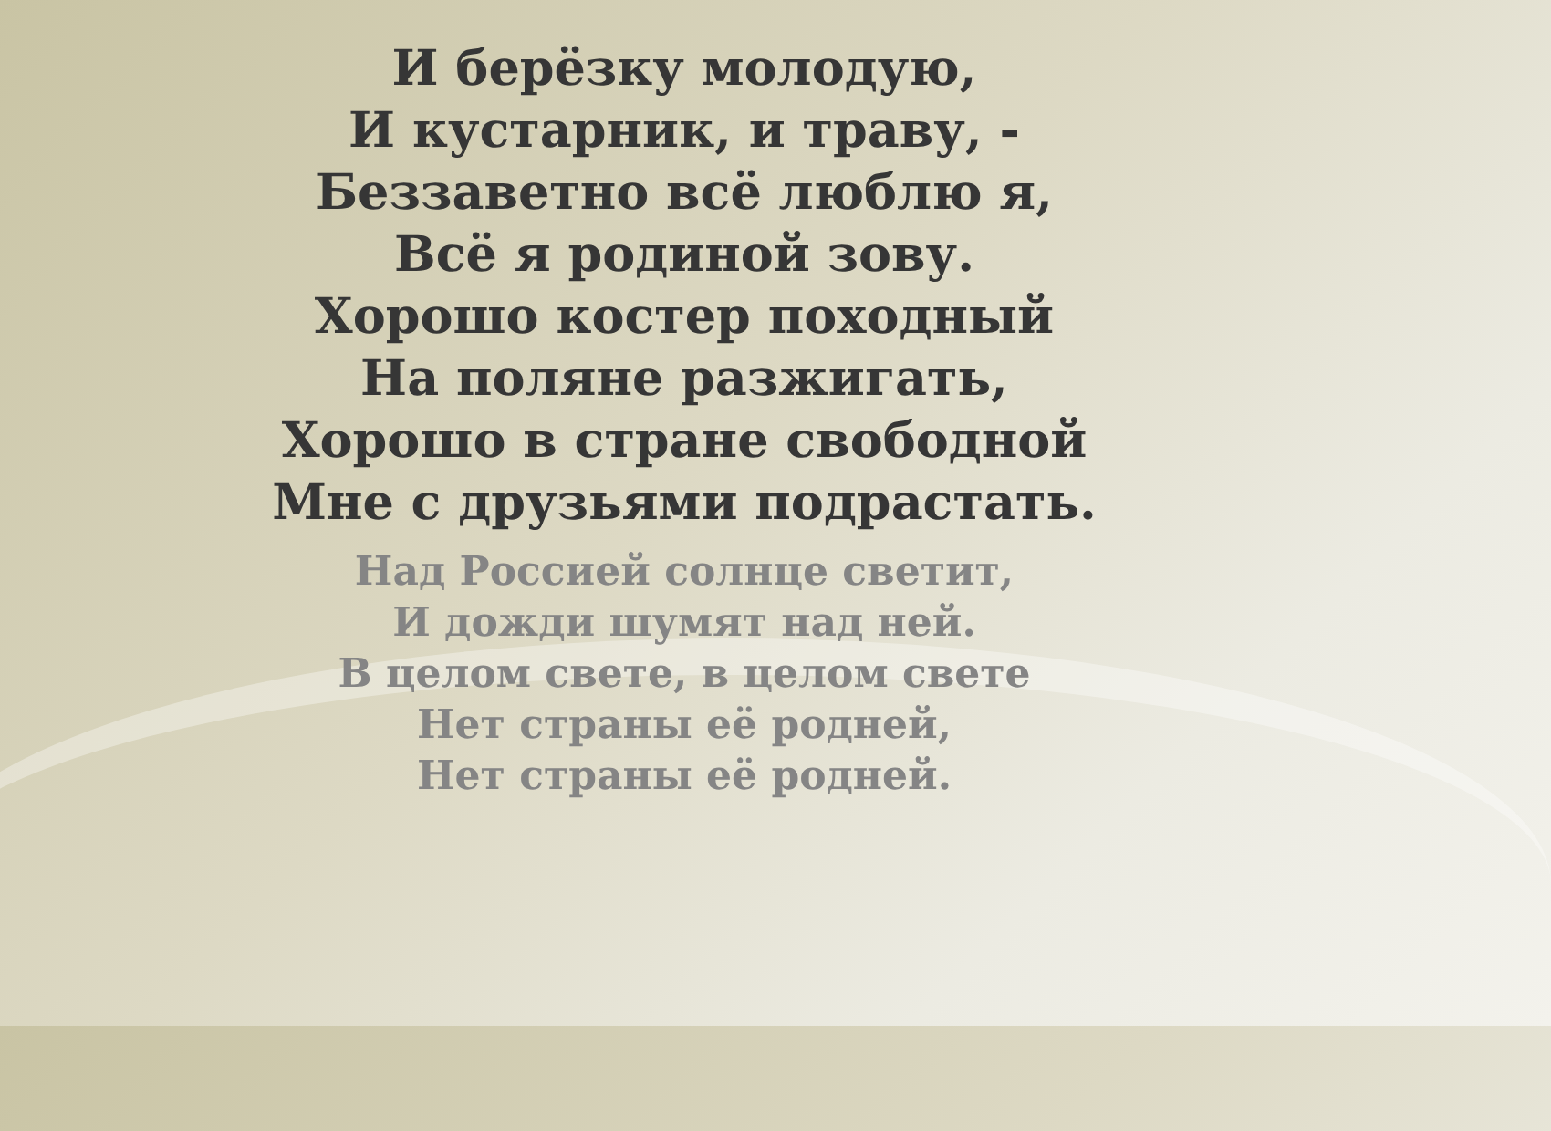И берёзку молодую,
И кустарник, и траву, -
Беззаветно всё люблю я,
Всё я родиной зову.
Хорошо костер походный
На поляне разжигать,
Хорошо в стране свободной
Мне с друзьями подрастать.
Над Россией солнце светит,
И дожди шумят над ней.
В целом свете, в целом свете
Нет страны её родней,
Нет страны её родней.